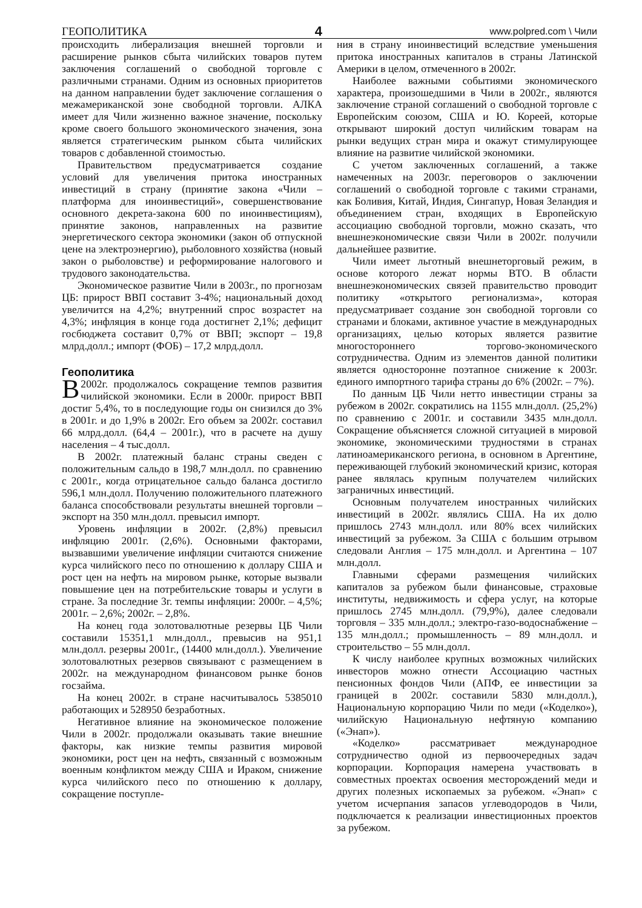ГЕОПОЛИТИКА 4 www.polpred.com \ Чили
происходить либерализация внешней торговли и расширение рынков сбыта чилийских товаров путем заключения соглашений о свободной торговле с различными странами. Одним из основных приоритетов на данном направлении будет заключение соглашения о межамериканской зоне свободной торговли. АЛКА имеет для Чили жизненно важное значение, поскольку кроме своего большого экономического значения, зона является стратегическим рынком сбыта чилийских товаров с добавленной стоимостью.
Правительством предусматривается создание условий для увеличения притока иностранных инвестиций в страну (принятие закона «Чили – платформа для иноинвестиций», совершенствование основного декрета-закона 600 по иноинвестициям), принятие законов, направленных на развитие энергетического сектора экономики (закон об отпускной цене на электроэнергию), рыболовного хозяйства (новый закон о рыболовстве) и реформирование налогового и трудового законодательства.
Экономическое развитие Чили в 2003г., по прогнозам ЦБ: прирост ВВП составит 3-4%; национальный доход увеличится на 4,2%; внутренний спрос возрастет на 4,3%; инфляция в конце года достигнет 2,1%; дефицит госбюджета составит 0,7% от ВВП; экспорт – 19,8 млрд.долл.; импорт (ФОБ) – 17,2 млрд.долл.
Геополитика
В 2002г. продолжалось сокращение темпов развития чилийской экономики. Если в 2000г. прирост ВВП достиг 5,4%, то в последующие годы он снизился до 3% в 2001г. и до 1,9% в 2002г. Его объем за 2002г. составил 66 млрд.долл. (64,4 – 2001г.), что в расчете на душу населения – 4 тыс.долл.
В 2002г. платежный баланс страны сведен с положительным сальдо в 198,7 млн.долл. по сравнению с 2001г., когда отрицательное сальдо баланса достигло 596,1 млн.долл. Получению положительного платежного баланса способствовали результаты внешней торговли – экспорт на 350 млн.долл. превысил импорт.
Уровень инфляции в 2002г. (2,8%) превысил инфляцию 2001г. (2,6%). Основными факторами, вызвавшими увеличение инфляции считаются снижение курса чилийского песо по отношению к доллару США и рост цен на нефть на мировом рынке, которые вызвали повышение цен на потребительские товары и услуги в стране. За последние 3г. темпы инфляции: 2000г. – 4,5%; 2001г. – 2,6%; 2002г. – 2,8%.
На конец года золотовалютные резервы ЦБ Чили составили 15351,1 млн.долл., превысив на 951,1 млн.долл. резервы 2001г., (14400 млн.долл.). Увеличение золотовалютных резервов связывают с размещением в 2002г. на международном финансовом рынке бонов госзайма.
На конец 2002г. в стране насчитывалось 5385010 работающих и 528950 безработных.
Негативное влияние на экономическое положение Чили в 2002г. продолжали оказывать такие внешние факторы, как низкие темпы развития мировой экономики, рост цен на нефть, связанный с возможным военным конфликтом между США и Ираком, снижение курса чилийского песо по отношению к доллару, сокращение поступле-
ния в страну иноинвестиций вследствие уменьшения притока иностранных капиталов в страны Латинской Америки в целом, отмеченного в 2002г.
Наиболее важными событиями экономического характера, произошедшими в Чили в 2002г., являются заключение страной соглашений о свободной торговле с Европейским союзом, США и Ю. Кореей, которые открывают широкий доступ чилийским товарам на рынки ведущих стран мира и окажут стимулирующее влияние на развитие чилийской экономики.
С учетом заключенных соглашений, а также намеченных на 2003г. переговоров о заключении соглашений о свободной торговле с такими странами, как Боливия, Китай, Индия, Сингапур, Новая Зеландия и объединением стран, входящих в Европейскую ассоциацию свободной торговли, можно сказать, что внешнеэкономические связи Чили в 2002г. получили дальнейшее развитие.
Чили имеет льготный внешнеторговый режим, в основе которого лежат нормы ВТО. В области внешнеэкономических связей правительство проводит политику «открытого регионализма», которая предусматривает создание зон свободной торговли со странами и блоками, активное участие в международных организациях, целью которых является развитие многостороннего торгово-экономического сотрудничества. Одним из элементов данной политики является односторонне поэтапное снижение к 2003г. единого импортного тарифа страны до 6% (2002г. – 7%).
По данным ЦБ Чили нетто инвестиции страны за рубежом в 2002г. сократились на 1155 млн.долл. (25,2%) по сравнению с 2001г. и составили 3435 млн.долл. Сокращение объясняется сложной ситуацией в мировой экономике, экономическими трудностями в странах латиноамериканского региона, в основном в Аргентине, переживающей глубокий экономический кризис, которая ранее являлась крупным получателем чилийских заграничных инвестиций.
Основным получателем иностранных чилийских инвестиций в 2002г. являлись США. На их долю пришлось 2743 млн.долл. или 80% всех чилийских инвестиций за рубежом. За США с большим отрывом следовали Англия – 175 млн.долл. и Аргентина – 107 млн.долл.
Главными сферами размещения чилийских капиталов за рубежом были финансовые, страховые институты, недвижимость и сфера услуг, на которые пришлось 2745 млн.долл. (79,9%), далее следовали торговля – 335 млн.долл.; электро-газо-водоснабжение – 135 млн.долл.; промышленность – 89 млн.долл. и строительство – 55 млн.долл.
К числу наиболее крупных возможных чилийских инвесторов можно отнести Ассоциацию частных пенсионных фондов Чили (АПФ, ее инвестиции за границей в 2002г. составили 5830 млн.долл.), Национальную корпорацию Чили по меди («Коделко»), чилийскую Национальную нефтяную компанию («Энап»).
«Коделко» рассматривает международное сотрудничество одной из первоочередных задач корпорации. Корпорация намерена участвовать в совместных проектах освоения месторождений меди и других полезных ископаемых за рубежом. «Энап» с учетом исчерпания запасов углеводородов в Чили, подключается к реализации инвестиционных проектов за рубежом.